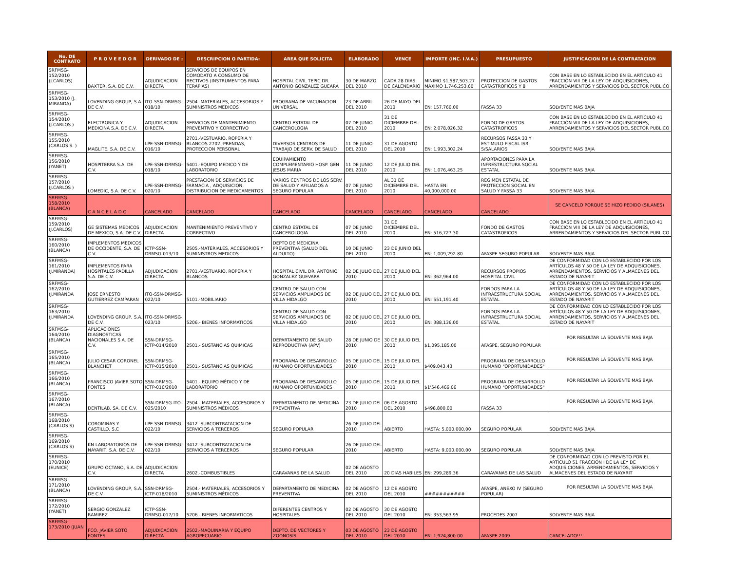| No. DE CONTRATO | P R O V E E D O R | DERIVADO DE : | DESCRIPCION O PARTIDA: | AREA QUE SOLICITA | ELABORADO | VENCE | IMPORTE (INC. I.V.A.) | PRESUPUESTO | JUSTIFICACION DE LA CONTRATACION |
| --- | --- | --- | --- | --- | --- | --- | --- | --- | --- |
| SRFMSG-152/2010 (J.CARLOS) | BAXTER, S.A. DE C.V. | ADJUDICACION DIRECTA | SERVICIOS DE EQUIPOS EN COMODATO A CONSUMO DE RECTIVOS (INSTRUMENTOS PARA TERAPIAS) | HOSPITAL CIVIL TEPIC DR. ANTONIO GONZALEZ GUEARA | 30 DE MARZO DEL 2010 | CADA 28 DIAS DE CALENDARIO | MINIMO $1,587,503.27 MAXIMO 1,746,253.60 | PROTECCION DE GASTOS CATASTROFICOS Y 8 | CON BASE EN LO ESTABLECIDO EN EL ARTÍCULO 41 FRACCIÓN VIII DE LA LEY DE ADQUISICIONES, ARRENDAMIENTOS Y SERVICIOS DEL SECTOR PUBLICO |
| SRFMSG-153/2010 (J. MIRANDA) | LOVENDING GROUP, S.A. DE C.V. | ITO-SSN-DRMSG-018/10 | 2504.-MATERIALES, ACCESORIOS Y SUMINISTROS MEDICOS | PROGRAMA DE VACUNACION UNIVERSAL | 23 DE ABRIL DEL 2010 | 26 DE MAYO DEL 2010 | EN: 157,760.00 | FASSA 33 | SOLVENTE MAS BAJA |
| SRFMSG-154/2010 (J.CARLOS ) | ELECTRONICA Y MEDICINA S.A. DE C.V. | ADJUDICACION DIRECTA | SERVICIOS DE MANTENIMIENTO PREVENTIVO Y CORRECTIVO | CENTRO ESTATAL DE CANCEROLOGIA | 07 DE JUNIO DEL 2010 | 31 DE DICIEMBRE DEL 2010 | EN: 2,078,026.32 | FONDO DE GASTOS CATASTROFICOS | CON BASE EN LO ESTABLECIDO EN EL ARTÍCULO 41 FRACCIÓN VIII DE LA LEY DE ADQUISICIONES, ARRENDAMIENTOS Y SERVICIOS DEL SECTOR PUBLICO |
| SRFMSG-155/2010 (CARLOS S. ) | MAGLITE, S.A. DE C.V. | LPE-SSN-DRMSG-016/10 | 2701.-VESTUARIO, ROPERIA Y BLANCOS 2702.-PRENDAS, PROTECCION PERSONAL | DIVERSOS CENTROS DE TRABAJO DE SERV. DE SALUD | 11 DE JUNIO DEL 2010 | 31 DE AGOSTO DEL 2010 | EN: 1,993,302.24 | RECURSOS FASSA 33 Y ESTIMULO FISCAL ISR S/SALARIOS | SOLVENTE MAS BAJA |
| SRFMSG-156/2010 (YANET) | HOSPITERRA S.A. DE C.V. | LPE-SSN-DRMSG-018/10 | 5401.-EQUIPO MEDICO Y DE LABORATORIO | EQUIPAMIENTO COMPLEMENTARIO HOSP. GEN JESUS MARIA | 11 DE JUNIO DEL 2010 | 12 DE JULIO DEL 2010 | EN: 1,076,463.25 | APORTACIONES PARA LA INFRESTRUCTURA SOCIAL ESTATAL | SOLVENTE MAS BAJA |
| SRFMSG-157/2010 (J.CARLOS ) | LOMEDIC, S.A. DE C.V. | LPE-SSN-DRMSG-020/10 | PRESTACION DE SERVICIOS DE FARMACIA , ADQUISICION, DISTRIBUCION DE MEDICAMENTOS | VARIOS CENTROS DE LOS SERV. DE SALUD Y AFILIADOS A SEGURO POPULAR | 07 DE JUNIO DEL 2010 | AL 31 DE DICIEMBRE DEL 2010 | HASTA EN: 40,000,000.00 | REGIMEN ESTATAL DE PROTECCION SOCIAL EN SALUD Y FASSA 33 | SOLVENTE MAS BAJA |
| SRFMSG-158/2010 (BLANCA) | C A N C E L A D O | CANCELADO | CANCELADO | CANCELADO | CANCELADO | CANCELADO | CANCELADO | CANCELADO | SE CANCELO PORQUE SE HIZO PEDIDO (SILANES) |
| SRFMSG-159/2010 (J.CARLOS) | GE SISTEMAS MEDICOS DE MEXICO, S.A. DE C.V. | ADJUDICACION DIRECTA | MANTENIMIENTO PREVENTIVO Y CORRECTIVO | CENTRO ESTATAL DE CANCEROLOGIA | 07 DE JUNIO DEL 2010 | 31 DE DICIEMBRE DEL 2010 | EN: 516,727.30 | FONDO DE GASTOS CATASTROFICOS | CON BASE EN LO ESTABLECIDO EN EL ARTÍCULO 41 FRACCIÓN VIII DE LA LEY DE ADQUISICIONES, ARRENDAMIENTOS Y SERVICIOS DEL SECTOR PUBLICO |
| SRFMSG-160/2010 (BLANCA) | IMPLEMENTOS MEDICOS DE OCCIDENTE, S.A. DE C.V. | ICTP-SSN-DRMSG-013/10 | 2505.-MATERIALES, ACCESORIOS Y SUMINISTROS MEDICOS | DEPTO DE MEDICINA PREVENTIVA (SALUD DEL ALDULTO) | 10 DE JUNIO DEL 2010 | 23 DE JUNIO DEL 2010 | EN: 1,009,292.80 | AFASPE SEGURO POPULAR | SOLVENTE MAS BAJA |
| SRFMSG-161/2010 (J.MIRANDA) | IMPLEMENTOS PARA HOSPITALES PADILLA S.A. DE C.V. | ADJUDICACION DIRECTA | 2701.-VESTUARIO, ROPERIA Y BLANCOS | HOSPITAL CIVIL DR. ANTONIO GONZALEZ GUEVARA | 02 DE JULIO DEL 2010 | 27 DE JULIO DEL 2010 | EN: 362,964.00 | RECURSOS PROPIOS HOSPITAL CIVIL | DE CONFORMIDAD CON LO ESTABLECIDO POR LOS ARTÍCULOS 48 Y 50 DE LA LEY DE ADQUISICIONES, ARRENDAMIENTOS, SERVICIOS Y ALMACENES DEL ESTADO DE NAYARIT |
| SRFMSG-162/2010 (J.MIRANDA | JOSE ERNESTO GUTIERREZ CAMPARAN | ITO-SSN-DRMSG-022/10 | 5101.-MOBILIARIO | CENTRO DE SALUD CON SERVICIOS AMPLIADOS DE VILLA HIDALGO | 02 DE JULIO DEL 2010 | 27 DE JULIO DEL 2010 | EN: 551,191.40 | FONDOS PARA LA INFRAESTRUCTURA SOCIAL ESTATAL | DE CONFORMIDAD CON LO ESTABLECIDO POR LOS ARTÍCULOS 48 Y 50 DE LA LEY DE ADQUISICIONES, ARRENDAMIENTOS, SERVICIOS Y ALMACENES DEL ESTADO DE NAYARIT |
| SRFMSG-163/2010 (J.MIRANDA | LOVENDING GROUP, S.A. DE C.V. | ITO-SSN-DRMSG-023/10 | 5206.- BIENES INFORMATICOS | CENTRO DE SALUD CON SERVICIOS AMPLIADOS DE VILLA HIDALGO | 02 DE JULIO DEL 2010 | 27 DE JULIO DEL 2010 | EN: 388,136.00 | FONDOS PARA LA INFRAESTRUCTURA SOCIAL ESTATAL | DE CONFORMIDAD CON LO ESTABLECIDO POR LOS ARTÍCULOS 48 Y 50 DE LA LEY DE ADQUISICIONES, ARRENDAMIENTOS, SERVICIOS Y ALMACENES DEL ESTADO DE NAYARIT |
| SRFMSG-164/2010 (BLANCA) | APLICACIONES DIAGNOSTICAS NACIONALES S.A. DE C.V. | SSN-DRMSG-ICTP-014/2010 | 2501.- SUSTANCIAS QUIMICAS | DEPARTAMENTO DE SALUD REPRODUCTIVA (APV) | 28 DE JUNIO DE 2010 | 30 DE JULIO DEL 2010 | $1,095,185.00 | AFASPE, SEGURO POPULAR | POR RESULTAR LA SOLVENTE MAS BAJA |
| SRFMSG-165/2010 (BLANCA) | JULIO CESAR CORONEL BLANCHET | SSN-DRMSG-ICTP-015/2010 | 2501.- SUSTANCIAS QUIMICAS | PROGRAMA DE DESARROLLO HUMANO OPORTUNIDADES | 05 DE JULIO DEL 2010 | 15 DE JULIO DEL 2010 | $409,043.43 | PROGRAMA DE DESARROLLO HUMANO "OPORTUNIDADES" | POR RESULTAR LA SOLVENTE MAS BAJA |
| SRFMSG-166/2010 (BLANCA) | FRANCISCO JAVIER SOTO FONTES | SSN-DRMSG-ICTP-016/2010 | 5401.- EQUIPO MÉDICO Y DE LABORATORIO | PROGRAMA DE DESARROLLO HUMANO OPORTUNIDADES | 05 DE JULIO DEL 2010 | 15 DE JULIO DEL 2010 | $1'546,466.06 | PROGRAMA DE DESARROLLO HUMANO "OPORTUNIDADES" | POR RESULTAR LA SOLVENTE MAS BAJA |
| SRFMSG-167/2010 (BLANCA) | DENTILAB, SA. DE C.V. | SSN-DRMSG-ITO-025/2010 | 2504.- MATERIALES, ACCESORIOS Y SUMINISTROS MÉDICOS | DEPARTAMENTO DE MEDICINA PREVENTIVA | 23 DE JULIO DEL 2010 | 06 DE AGOSTO DEL 2010 | $498,800.00 | FASSA 33 | POR RESULTAR LA SOLVENTE MAS BAJA |
| SRFMSG-168/2010 (CARLOS S) | COROMINAS Y CASTILLO, S,C | LPE-SSN-DRMSG-022/10 | 3412.-SUBCONTRATACION DE SERVICIOS A TERCEROS | SEGURO POPULAR | 26 DE JULIO DEL 2010 | ABIERTO | HASTA: 5,000,000.00 | SEGURO POPULAR | SOLVENTE MAS BAJA |
| SRFMSG-169/2010 (CARLOS S) | KN LABORATORIOS DE NAYARIT, S.A. DE C.V. | LPE-SSN-DRMSG-022/10 | 3412.-SUBCONTRATACION DE SERVICIOS A TERCEROS | SEGURO POPULAR | 26 DE JULIO DEL 2010 | ABIERTO | HASTA: 9,000,000.00 | SEGURO POPULAR | SOLVENTE MAS BAJA |
| SRFMSG-170/2010 (EUNICE) | GRUPO OCTANO, S.A. DE C.V. | ADJUDICACION DIRECTA | 2602.-COMBUSTIBLES | CARAVANAS DE LA SALUD | 02 DE AGOSTO DEL 2010 | 20 DIAS HABILES | EN: 299,289.36 | CARAVANAS DE LAS SALUD | DE CONFORMIDAD CON LO PREVISTO POR EL ARTÍCULO 51 FRACCIÓN I DE LA LEY DE ADQUISICIONES, ARRENDAMIENTOS, SERVICIOS Y ALMACENES DEL ESTADO DE NAYARIT |
| SRFMSG-171/2010 (BLANCA) | LOVENDING GROUP, S.A. DE C.V. | SSN-DRMSG-ICTP-018/2010 | 2504.- MATERIALES, ACCESORIOS Y SUMINISTROS MÉDICOS | DEPARTAMENTO DE MEDICINA PREVENTIVA | 02 DE AGOSTO DEL 2010 | 12 DE AGOSTO DEL 2010 | ########### | AFASPE, ANEXO IV (SEGURO POPULAR) | POR RESULTAR LA SOLVENTE MAS BAJA |
| SRFMSG-172/2010 (YANET) | SERGIO GONZALEZ RAMIREZ | ICTP-SSN-DRMSG-017/10 | 5206.- BIENES INFORMATICOS | DIFERENTES CENTROS Y HOSPITALES | 02 DE AGOSTO DEL 2010 | 30 DE AGOSTO DEL 2010 | EN: 353,563.95 | PROCEDES 2007 | SOLVENTE MAS BAJA |
| SRFMSG-173/2010 (JUAN | FCO. JAVIER SOTO FONTES | ADJUDICACION DIRECTA | 2502.-MAQUINARIA Y EQUIPO AGROPECUARIO | DEPTO. DE VECTORES Y ZOONOSIS | 03 DE AGOSTO DEL 2010 | 23 DE AGOSTO DEL 2010 | EN: 1,924,800.00 | AFASPE 2009 | CANCELADO!!! |